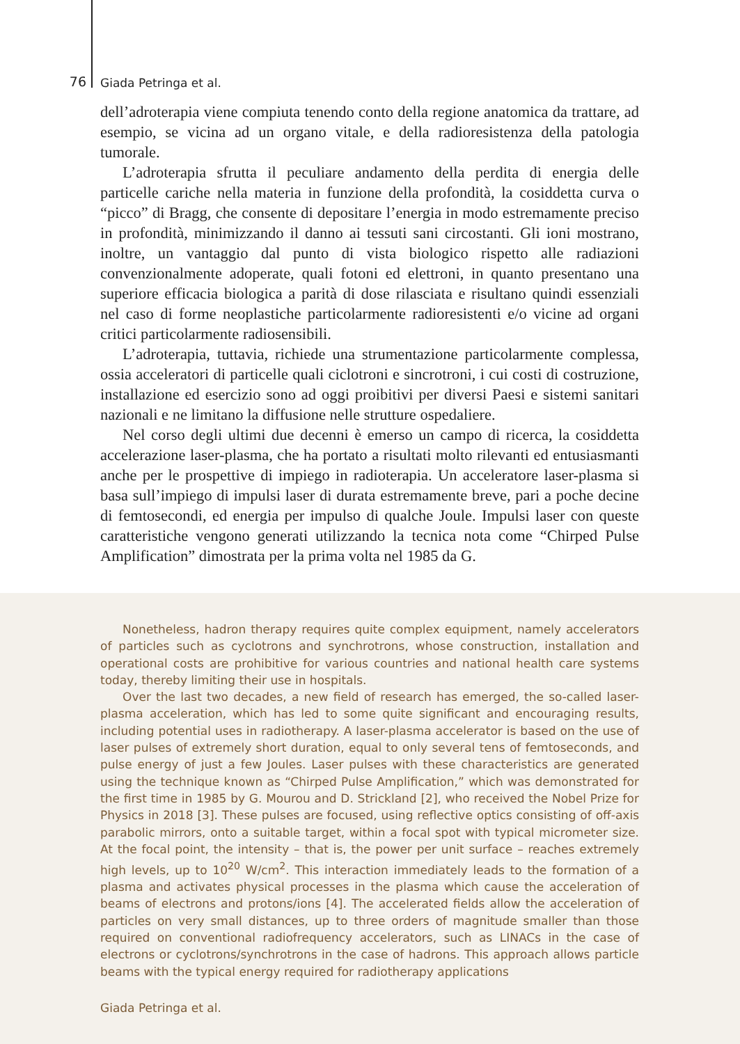76 Giada Petringa et al.
dell’adroterapia viene compiuta tenendo conto della regione anatomica da trattare, ad esempio, se vicina ad un organo vitale, e della radioresistenza della patologia tumorale.
L’adroterapia sfrutta il peculiare andamento della perdita di energia delle particelle cariche nella materia in funzione della profondità, la cosiddetta curva o “picco” di Bragg, che consente di depositare l’energia in modo estremamente preciso in profondità, minimizzando il danno ai tessuti sani circostanti. Gli ioni mostrano, inoltre, un vantaggio dal punto di vista biologico rispetto alle radiazioni convenzionalmente adoperate, quali fotoni ed elettroni, in quanto presentano una superiore efficacia biologica a parità di dose rilasciata e risultano quindi essenziali nel caso di forme neoplastiche particolarmente radioresistenti e/o vicine ad organi critici particolarmente radiosensibili.
L’adroterapia, tuttavia, richiede una strumentazione particolarmente complessa, ossia acceleratori di particelle quali ciclotroni e sincrotroni, i cui costi di costruzione, installazione ed esercizio sono ad oggi proibitivi per diversi Paesi e sistemi sanitari nazionali e ne limitano la diffusione nelle strutture ospedaliere.
Nel corso degli ultimi due decenni è emerso un campo di ricerca, la cosiddetta accelerazione laser-plasma, che ha portato a risultati molto rilevanti ed entusiasmanti anche per le prospettive di impiego in radioterapia. Un acceleratore laser-plasma si basa sull’impiego di impulsi laser di durata estremamente breve, pari a poche decine di femtosecondi, ed energia per impulso di qualche Joule. Impulsi laser con queste caratteristiche vengono generati utilizzando la tecnica nota come “Chirped Pulse Amplification” dimostrata per la prima volta nel 1985 da G.
Nonetheless, hadron therapy requires quite complex equipment, namely accelerators of particles such as cyclotrons and synchrotrons, whose construction, installation and operational costs are prohibitive for various countries and national health care systems today, thereby limiting their use in hospitals.
Over the last two decades, a new field of research has emerged, the so-called laser-plasma acceleration, which has led to some quite significant and encouraging results, including potential uses in radiotherapy. A laser-plasma accelerator is based on the use of laser pulses of extremely short duration, equal to only several tens of femtoseconds, and pulse energy of just a few Joules. Laser pulses with these characteristics are generated using the technique known as “Chirped Pulse Amplification,” which was demonstrated for the first time in 1985 by G. Mourou and D. Strickland [2], who received the Nobel Prize for Physics in 2018 [3]. These pulses are focused, using reflective optics consisting of off-axis parabolic mirrors, onto a suitable target, within a focal spot with typical micrometer size. At the focal point, the intensity – that is, the power per unit surface – reaches extremely high levels, up to 10<sup>20</sup> W/cm<sup>2</sup>. This interaction immediately leads to the formation of a plasma and activates physical processes in the plasma which cause the acceleration of beams of electrons and protons/ions [4]. The accelerated fields allow the acceleration of particles on very small distances, up to three orders of magnitude smaller than those required on conventional radiofrequency accelerators, such as LINACs in the case of electrons or cyclotrons/synchrotrons in the case of hadrons. This approach allows particle beams with the typical energy required for radiotherapy applications
Giada Petringa et al.